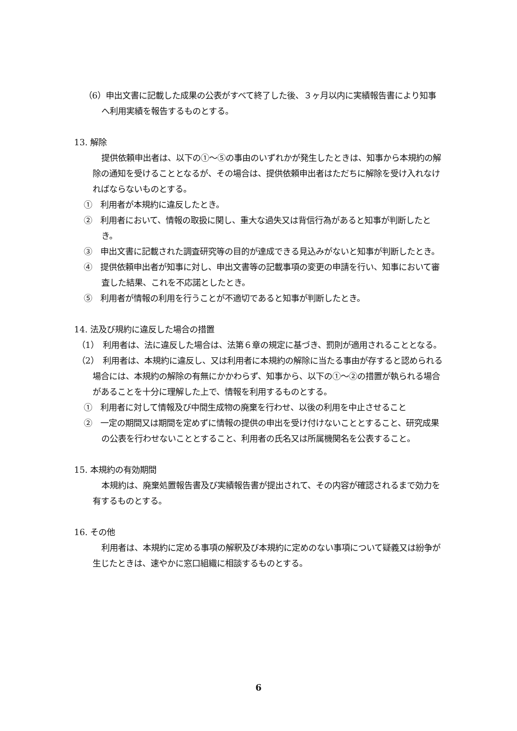（6）申出文書に記載した成果の公表がすべて終了した後、３ヶ月以内に実績報告書により知事へ利用実績を報告するものとする。
13. 解除
提供依頼申出者は、以下の①～⑤の事由のいずれかが発生したときは、知事から本規約の解除の通知を受けることとなるが、その場合は、提供依頼申出者はただちに解除を受け入れなければならないものとする。
①　利用者が本規約に違反したとき。
②　利用者において、情報の取扱に関し、重大な過失又は背信行為があると知事が判断したとき。
③　申出文書に記載された調査研究等の目的が達成できる見込みがないと知事が判断したとき。
④　提供依頼申出者が知事に対し、申出文書等の記載事項の変更の申請を行い、知事において審査した結果、これを不応諾としたとき。
⑤　利用者が情報の利用を行うことが不適切であると知事が判断したとき。
14. 法及び規約に違反した場合の措置
（1）　利用者は、法に違反した場合は、法第６章の規定に基づき、罰則が適用されることとなる。
（2）　利用者は、本規約に違反し、又は利用者に本規約の解除に当たる事由が存すると認められる場合には、本規約の解除の有無にかかわらず、知事から、以下の①～②の措置が執られる場合があることを十分に理解した上で、情報を利用するものとする。
①　利用者に対して情報及び中間生成物の廃棄を行わせ、以後の利用を中止させること
②　一定の期間又は期間を定めずに情報の提供の申出を受け付けないこととすること、研究成果の公表を行わせないこととすること、利用者の氏名又は所属機関名を公表すること。
15. 本規約の有効期間
本規約は、廃棄処置報告書及び実績報告書が提出されて、その内容が確認されるまで効力を有するものとする。
16. その他
利用者は、本規約に定める事項の解釈及び本規約に定めのない事項について疑義又は紛争が生じたときは、速やかに窓口組織に相談するものとする。
6